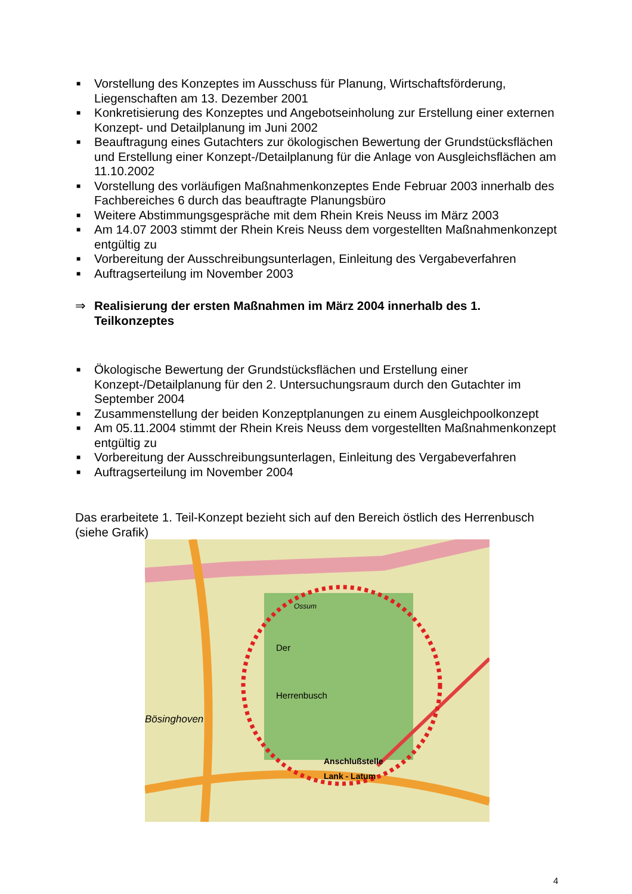■ Vorstellung des Konzeptes im Ausschuss für Planung, Wirtschaftsförderung, Liegenschaften am 13. Dezember 2001
■ Konkretisierung des Konzeptes und Angebotseinholung zur Erstellung einer externen Konzept- und Detailplanung im Juni 2002
■ Beauftragung eines Gutachters zur ökologischen Bewertung der Grundstücksflächen und Erstellung einer Konzept-/Detailplanung für die Anlage von Ausgleichsflächen am 11.10.2002
■ Vorstellung des vorläufigen Maßnahmenkonzeptes Ende Februar 2003 innerhalb des Fachbereiches 6 durch das beauftragte Planungsbüro
■ Weitere Abstimmungsgespräche mit dem Rhein Kreis Neuss im März 2003
■ Am 14.07 2003 stimmt der Rhein Kreis Neuss dem vorgestellten Maßnahmenkonzept entgültig zu
■ Vorbereitung der Ausschreibungsunterlagen, Einleitung des Vergabeverfahren
■ Auftragserteilung im November 2003
⇒ Realisierung der ersten Maßnahmen im März 2004 innerhalb des 1. Teilkonzeptes
■ Ökologische Bewertung der Grundstücksflächen und Erstellung einer Konzept-/Detailplanung für den 2. Untersuchungsraum durch den Gutachter im September 2004
■ Zusammenstellung der beiden Konzeptplanungen zu einem Ausgleichpoolkonzept
■ Am 05.11.2004 stimmt der Rhein Kreis Neuss dem vorgestellten Maßnahmenkonzept entgültig zu
■ Vorbereitung der Ausschreibungsunterlagen, Einleitung des Vergabeverfahren
■ Auftragserteilung im November 2004
Das erarbeitete 1. Teil-Konzept bezieht sich auf den Bereich östlich des Herrenbusch (siehe Grafik)
Der
Herrenbusch
Anschlußstelle
Lank - Latum
Bösinghoven
Ossum
4